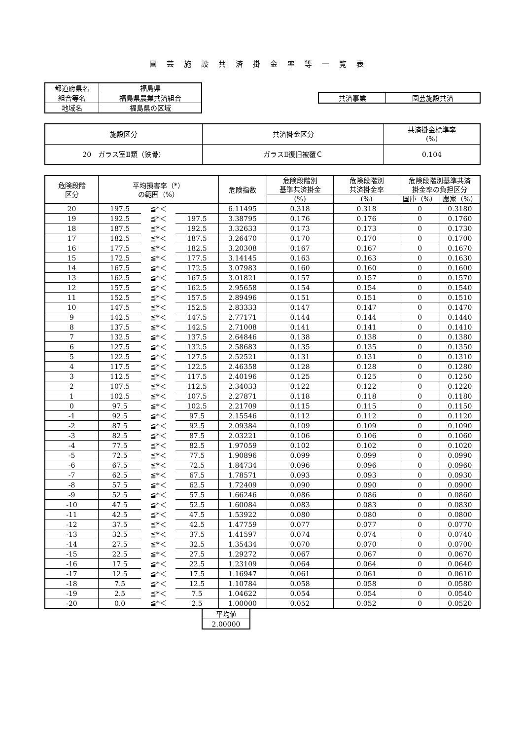園芸施設共済掛金率等一覧表
| 都道府県名 | 福島県 |
| 組合等名 | 福島県農業共済組合 |
| 地域名 | 福島県の区域 |
| 共済事業 | 園芸施設共済 |
| 施設区分 | 共済掛金区分 | 共済掛金標準率 (%) |
| 20 ガラス室Ⅱ類（鉄骨） | ガラスⅡ復旧被覆Ｃ | 0.104 |
| 危険段階 区分 | 平均損害率（*） の範囲（%） | | | 危険指数 | 危険段階別 基準共済掛金 | 危険段階別 共済掛金率 | 危険段階別基準共済 掛金率の負担区分 | |
| --- | --- | --- | --- | --- | --- | --- | --- | --- |
| | | | | | (%) | (%) | 国庫（%） | 農家（%） |
| 20 | 197.5 | ≦*＜ | | 6.11495 | 0.318 | 0.318 | 0 | 0.3180 |
| 19 | 192.5 | ≦*＜ | 197.5 | 3.38795 | 0.176 | 0.176 | 0 | 0.1760 |
| 18 | 187.5 | ≦*＜ | 192.5 | 3.32633 | 0.173 | 0.173 | 0 | 0.1730 |
| 17 | 182.5 | ≦*＜ | 187.5 | 3.26470 | 0.170 | 0.170 | 0 | 0.1700 |
| 16 | 177.5 | ≦*＜ | 182.5 | 3.20308 | 0.167 | 0.167 | 0 | 0.1670 |
| 15 | 172.5 | ≦*＜ | 177.5 | 3.14145 | 0.163 | 0.163 | 0 | 0.1630 |
| 14 | 167.5 | ≦*＜ | 172.5 | 3.07983 | 0.160 | 0.160 | 0 | 0.1600 |
| 13 | 162.5 | ≦*＜ | 167.5 | 3.01821 | 0.157 | 0.157 | 0 | 0.1570 |
| 12 | 157.5 | ≦*＜ | 162.5 | 2.95658 | 0.154 | 0.154 | 0 | 0.1540 |
| 11 | 152.5 | ≦*＜ | 157.5 | 2.89496 | 0.151 | 0.151 | 0 | 0.1510 |
| 10 | 147.5 | ≦*＜ | 152.5 | 2.83333 | 0.147 | 0.147 | 0 | 0.1470 |
| 9 | 142.5 | ≦*＜ | 147.5 | 2.77171 | 0.144 | 0.144 | 0 | 0.1440 |
| 8 | 137.5 | ≦*＜ | 142.5 | 2.71008 | 0.141 | 0.141 | 0 | 0.1410 |
| 7 | 132.5 | ≦*＜ | 137.5 | 2.64846 | 0.138 | 0.138 | 0 | 0.1380 |
| 6 | 127.5 | ≦*＜ | 132.5 | 2.58683 | 0.135 | 0.135 | 0 | 0.1350 |
| 5 | 122.5 | ≦*＜ | 127.5 | 2.52521 | 0.131 | 0.131 | 0 | 0.1310 |
| 4 | 117.5 | ≦*＜ | 122.5 | 2.46358 | 0.128 | 0.128 | 0 | 0.1280 |
| 3 | 112.5 | ≦*＜ | 117.5 | 2.40196 | 0.125 | 0.125 | 0 | 0.1250 |
| 2 | 107.5 | ≦*＜ | 112.5 | 2.34033 | 0.122 | 0.122 | 0 | 0.1220 |
| 1 | 102.5 | ≦*＜ | 107.5 | 2.27871 | 0.118 | 0.118 | 0 | 0.1180 |
| 0 | 97.5 | ≦*＜ | 102.5 | 2.21709 | 0.115 | 0.115 | 0 | 0.1150 |
| -1 | 92.5 | ≦*＜ | 97.5 | 2.15546 | 0.112 | 0.112 | 0 | 0.1120 |
| -2 | 87.5 | ≦*＜ | 92.5 | 2.09384 | 0.109 | 0.109 | 0 | 0.1090 |
| -3 | 82.5 | ≦*＜ | 87.5 | 2.03221 | 0.106 | 0.106 | 0 | 0.1060 |
| -4 | 77.5 | ≦*＜ | 82.5 | 1.97059 | 0.102 | 0.102 | 0 | 0.1020 |
| -5 | 72.5 | ≦*＜ | 77.5 | 1.90896 | 0.099 | 0.099 | 0 | 0.0990 |
| -6 | 67.5 | ≦*＜ | 72.5 | 1.84734 | 0.096 | 0.096 | 0 | 0.0960 |
| -7 | 62.5 | ≦*＜ | 67.5 | 1.78571 | 0.093 | 0.093 | 0 | 0.0930 |
| -8 | 57.5 | ≦*＜ | 62.5 | 1.72409 | 0.090 | 0.090 | 0 | 0.0900 |
| -9 | 52.5 | ≦*＜ | 57.5 | 1.66246 | 0.086 | 0.086 | 0 | 0.0860 |
| -10 | 47.5 | ≦*＜ | 52.5 | 1.60084 | 0.083 | 0.083 | 0 | 0.0830 |
| -11 | 42.5 | ≦*＜ | 47.5 | 1.53922 | 0.080 | 0.080 | 0 | 0.0800 |
| -12 | 37.5 | ≦*＜ | 42.5 | 1.47759 | 0.077 | 0.077 | 0 | 0.0770 |
| -13 | 32.5 | ≦*＜ | 37.5 | 1.41597 | 0.074 | 0.074 | 0 | 0.0740 |
| -14 | 27.5 | ≦*＜ | 32.5 | 1.35434 | 0.070 | 0.070 | 0 | 0.0700 |
| -15 | 22.5 | ≦*＜ | 27.5 | 1.29272 | 0.067 | 0.067 | 0 | 0.0670 |
| -16 | 17.5 | ≦*＜ | 22.5 | 1.23109 | 0.064 | 0.064 | 0 | 0.0640 |
| -17 | 12.5 | ≦*＜ | 17.5 | 1.16947 | 0.061 | 0.061 | 0 | 0.0610 |
| -18 | 7.5 | ≦*＜ | 12.5 | 1.10784 | 0.058 | 0.058 | 0 | 0.0580 |
| -19 | 2.5 | ≦*＜ | 7.5 | 1.04622 | 0.054 | 0.054 | 0 | 0.0540 |
| -20 | 0.0 | ≦*＜ | 2.5 | 1.00000 | 0.052 | 0.052 | 0 | 0.0520 |
| 平均値 |
| 2.00000 |